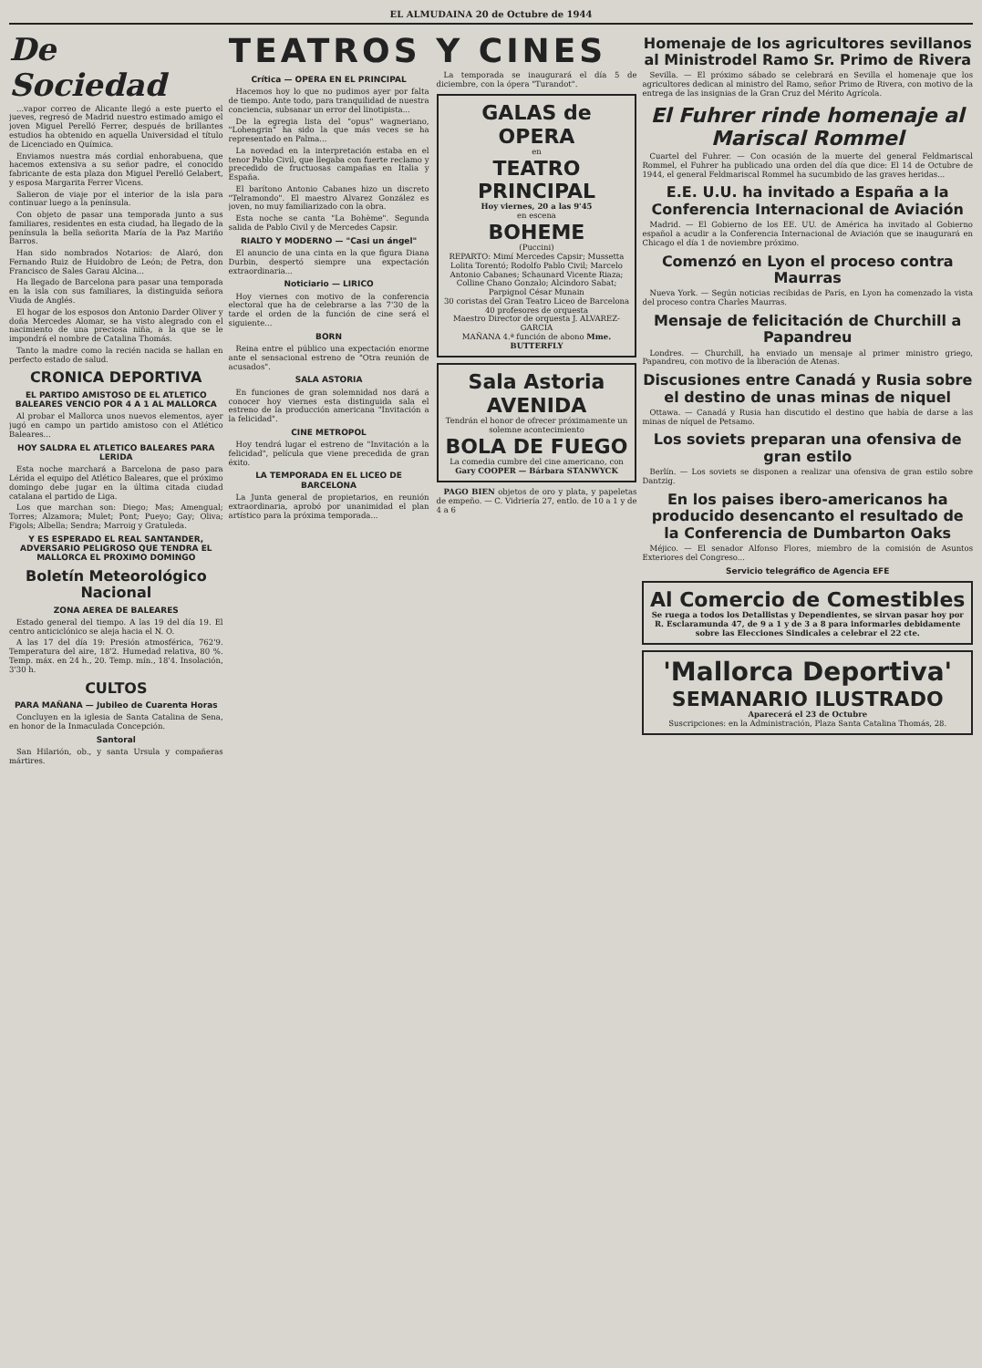EL ALMUDAINA 20 de Octubre de 1944
De Sociedad
...vapor correo de Alicante llegó a este puerto el jueves, regresó de Madrid nuestro estimado amigo el joven Miguel Perelló Ferrer, después de brillantes estudios ha obtenido en aquella Universidad el título de Licenciado en Química.
Enviamos nuestra más cordial enhorabuena, que hacemos extensiva a su señor padre, el conocido fabricante de esta plaza don Miguel Perelló Gelabert, y esposa Margarita Ferrer Vicens.
Salieron de viaje por el interior de la isla para continuar luego a la península.
Con objeto de pasar una temporada junto a sus familiares, residentes en esta ciudad, ha llegado de la península la bella señorita María de la Paz Mariño Barros.
Han sido nombrados Notarios: de Alaró, don Fernando Ruiz de Huidobro de León; de Petra, don Francisco de Sales Garau Alcina...
Ha llegado de Barcelona para pasar una temporada en la isla con sus familiares, la distinguida señora Viuda de Anglés.
El hogar de los esposos don Antonio Darder Oliver y doña Mercedes Alomar, se ha visto alegrado con el nacimiento de una preciosa niña, a la que se le impondrá el nombre de Catalina Thomás.
Tanto la madre como la recién nacida se hallan en perfecto estado de salud.
CRONICA DEPORTIVA
EL PARTIDO AMISTOSO DE EL ATLETICO BALEARES VENCIO POR 4 A 1 AL MALLORCA
Al probar el Mallorca unos nuevos elementos, ayer jugó en campo un partido amistoso con el Atlético Baleares...
HOY SALDRA EL ATLETICO BALEARES PARA LERIDA
Esta noche marchará a Barcelona de paso para Lérida el equipo del Atlético Baleares, que el próximo domingo debe jugar en la última citada ciudad catalana el partido de Liga.
Los que marchan son: Diego; Mas; Amengual; Torres; Alzamora; Mulet; Pont; Pueyo; Gay; Oliva; Figols; Albella; Sendra; Marroig y Gratuleda.
Y ES ESPERADO EL REAL SANTANDER, ADVERSARIO PELIGROSO QUE TENDRA EL MALLORCA EL PROXIMO DOMINGO
Boletín Meteorológico Nacional
ZONA AEREA DE BALEARES
Estado general del tiempo. A las 19 del día 19. El centro anticiclónico se aleja hacia el N. O.
A las 17 del día 19: Presión atmosférica, 762'9. Temperatura del aire, 18'2. Humedad relativa, 80 %. Temp. máx. en 24 h., 20. Temp. mín., 18'4. Insolación, 3'30 h.
CULTOS
PARA MAÑANA — Jubileo de Cuarenta Horas
Concluyen en la iglesia de Santa Catalina de Sena, en honor de la Inmaculada Concepción.
Santoral
San Hilarión, ob., y santa Ursula y compañeras mártires.
TEATROS Y CINES
Crítica — OPERA EN EL PRINCIPAL
Hacemos hoy lo que no pudimos ayer por falta de tiempo. Ante todo, para tranquilidad de nuestra conciencia, subsanar un error del linotipista...
De la egregia lista del "opus" wagneriano, "Lohengrin" ha sido la que más veces se ha representado en Palma...
La novedad en la interpretación estaba en el tenor Pablo Civil, que llegaba con fuerte reclamo y precedido de fructuosas campañas en Italia y España.
El barítono Antonio Cabanes hizo un discreto "Telramondo". El maestro Alvarez González es joven, no muy familiarizado con la obra.
Esta noche se canta "La Bohème". Segunda salida de Pablo Civil y de Mercedes Capsir.
RIALTO Y MODERNO — "Casi un ángel"
El anuncio de una cinta en la que figura Diana Durbin, despertó siempre una expectación extraordinaria...
Noticiario — LIRICO
Hoy viernes con motivo de la conferencia electoral que ha de celebrarse a las 7'30 de la tarde el orden de la función de cine será el siguiente...
BORN
Reina entre el público una expectación enorme ante el sensacional estreno de "Otra reunión de acusados".
SALA ASTORIA
En funciones de gran solemnidad nos dará a conocer hoy viernes esta distinguida sala el estreno de la producción americana "Invitación a la felicidad".
CINE METROPOL
Hoy tendrá lugar el estreno de "Invitación a la felicidad", película que viene precedida de gran éxito.
LA TEMPORADA EN EL LICEO DE BARCELONA
La Junta general de propietarios, en reunión extraordinaria, aprobó por unanimidad el plan artístico para la próxima temporada...
La temporada se inaugurará el día 5 de diciembre, con la ópera "Turandot".
GALAS de OPERA
en
TEATRO PRINCIPAL
Hoy viernes, 20 a las 9'45
en escena
BOHEME
(Puccini)
REPARTO: Mimí Mercedes Capsir; Mussetta Lolita Torentó; Rodolfo Pablo Civil; Marcelo Antonio Cabanes; Schaunard Vicente Riaza; Colline Chano Gonzalo; Alcindoro Sabat; Parpignol César Munain
30 coristas del Gran Teatro Liceo de Barcelona
40 profesores de orquesta
Maestro Director de orquesta J. ALVAREZ-GARCIA
MAÑANA 4.ª función de abono Mme. BUTTERFLY
Sala Astoria AVENIDA
Tendrán el honor de ofrecer próximamente un solemne acontecimiento
BOLA DE FUEGO
La comedia cumbre del cine americano, con
Gary COOPER — Bárbara STANWYCK
PAGO BIEN objetos de oro y plata, y papeletas de empeño. — C. Vidriería 27, entlo. de 10 a 1 y de 4 a 6
Homenaje de los agricultores sevillanos al Ministrodel Ramo Sr. Primo de Rivera
Sevilla. — El próximo sábado se celebrará en Sevilla el homenaje que los agricultores dedican al ministro del Ramo, señor Primo de Rivera, con motivo de la entrega de las insignias de la Gran Cruz del Mérito Agrícola.
El Fuhrer rinde homenaje al Mariscal Rommel
Cuartel del Fuhrer. — Con ocasión de la muerte del general Feldmariscal Rommel, el Fuhrer ha publicado una orden del día que dice: El 14 de Octubre de 1944, el general Feldmariscal Rommel ha sucumbido de las graves heridas...
E.E. U.U. ha invitado a España a la Conferencia Internacional de Aviación
Madrid. — El Gobierno de los EE. UU. de América ha invitado al Gobierno español a acudir a la Conferencia Internacional de Aviación que se inaugurará en Chicago el día 1 de noviembre próximo.
Comenzó en Lyon el proceso contra Maurras
Nueva York. — Según noticias recibidas de París, en Lyon ha comenzado la vista del proceso contra Charles Maurras.
Mensaje de felicitación de Churchill a Papandreu
Londres. — Churchill, ha enviado un mensaje al primer ministro griego, Papandreu, con motivo de la liberación de Atenas.
Discusiones entre Canadá y Rusia sobre el destino de unas minas de niquel
Ottawa. — Canadá y Rusia han discutido el destino que había de darse a las minas de níquel de Petsamo.
Los soviets preparan una ofensiva de gran estilo
Berlín. — Los soviets se disponen a realizar una ofensiva de gran estilo sobre Dantzig.
En los paises ibero-americanos ha producido desencanto el resultado de la Conferencia de Dumbarton Oaks
Méjico. — El senador Alfonso Flores, miembro de la comisión de Asuntos Exteriores del Congreso...
Servicio telegráfico de Agencia EFE
Al Comercio de Comestibles
Se ruega a todos los Detallistas y Dependientes, se sirvan pasar hoy por R. Esclaramunda 47, de 9 a 1 y de 3 a 8 para informarles debidamente sobre las Elecciones Sindicales a celebrar el 22 cte.
'Mallorca Deportiva'
SEMANARIO ILUSTRADO
Aparecerá el 23 de Octubre
Suscripciones: en la Administración, Plaza Santa Catalina Thomás, 28.